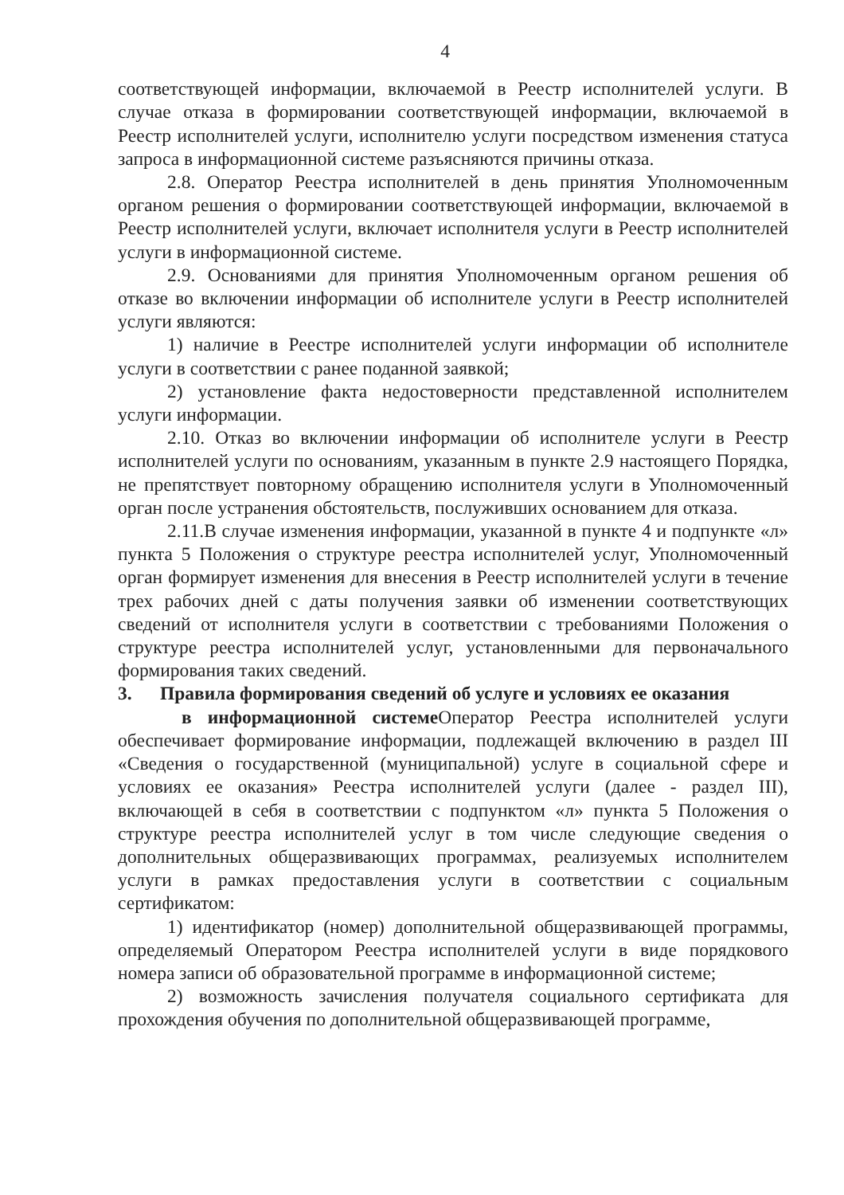4
соответствующей информации, включаемой в Реестр исполнителей услуги. В случае отказа в формировании соответствующей информации, включаемой в Реестр исполнителей услуги, исполнителю услуги посредством изменения статуса запроса в информационной системе разъясняются причины отказа.
2.8. Оператор Реестра исполнителей в день принятия Уполномоченным органом решения о формировании соответствующей информации, включаемой в Реестр исполнителей услуги, включает исполнителя услуги в Реестр исполнителей услуги в информационной системе.
2.9. Основаниями для принятия Уполномоченным органом решения об отказе во включении информации об исполнителе услуги в Реестр исполнителей услуги являются:
1) наличие в Реестре исполнителей услуги информации об исполнителе услуги в соответствии с ранее поданной заявкой;
2) установление факта недостоверности представленной исполнителем услуги информации.
2.10. Отказ во включении информации об исполнителе услуги в Реестр исполнителей услуги по основаниям, указанным в пункте 2.9 настоящего Порядка, не препятствует повторному обращению исполнителя услуги в Уполномоченный орган после устранения обстоятельств, послуживших основанием для отказа.
2.11.В случае изменения информации, указанной в пункте 4 и подпункте «л» пункта 5 Положения о структуре реестра исполнителей услуг, Уполномоченный орган формирует изменения для внесения в Реестр исполнителей услуги в течение трех рабочих дней с даты получения заявки об изменении соответствующих сведений от исполнителя услуги в соответствии с требованиями Положения о структуре реестра исполнителей услуг, установленными для первоначального формирования таких сведений.
3. Правила формирования сведений об услуге и условиях ее оказания
в информационной системе Оператор Реестра исполнителей услуги обеспечивает формирование информации, подлежащей включению в раздел III «Сведения о государственной (муниципальной) услуге в социальной сфере и условиях ее оказания» Реестра исполнителей услуги (далее - раздел III), включающей в себя в соответствии с подпунктом «л» пункта 5 Положения о структуре реестра исполнителей услуг в том числе следующие сведения о дополнительных общеразвивающих программах, реализуемых исполнителем услуги в рамках предоставления услуги в соответствии с социальным сертификатом:
1) идентификатор (номер) дополнительной общеразвивающей программы, определяемый Оператором Реестра исполнителей услуги в виде порядкового номера записи об образовательной программе в информационной системе;
2) возможность зачисления получателя социального сертификата для прохождения обучения по дополнительной общеразвивающей программе,